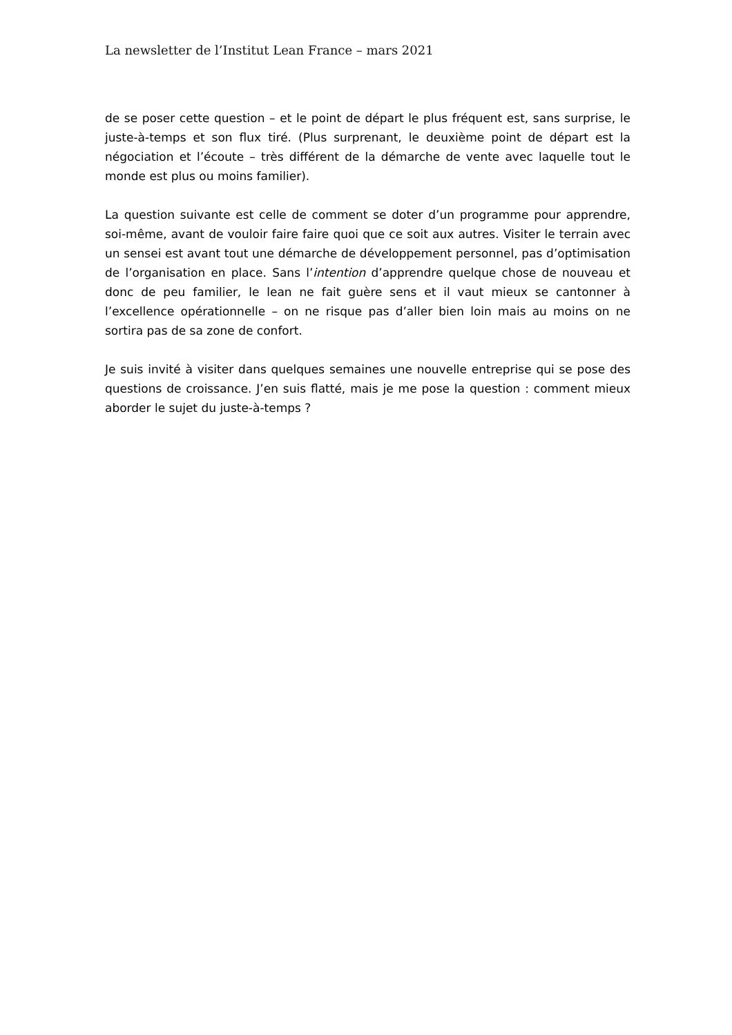La newsletter de l’Institut Lean France – mars 2021
de se poser cette question – et le point de départ le plus fréquent est, sans surprise, le juste-à-temps et son flux tiré. (Plus surprenant, le deuxième point de départ est la négociation et l’écoute – très différent de la démarche de vente avec laquelle tout le monde est plus ou moins familier).
La question suivante est celle de comment se doter d’un programme pour apprendre, soi-même, avant de vouloir faire faire quoi que ce soit aux autres. Visiter le terrain avec un sensei est avant tout une démarche de développement personnel, pas d’optimisation de l’organisation en place. Sans l’intention d’apprendre quelque chose de nouveau et donc de peu familier, le lean ne fait guère sens et il vaut mieux se cantonner à l’excellence opérationnelle – on ne risque pas d’aller bien loin mais au moins on ne sortira pas de sa zone de confort.
Je suis invité à visiter dans quelques semaines une nouvelle entreprise qui se pose des questions de croissance. J’en suis flatté, mais je me pose la question : comment mieux aborder le sujet du juste-à-temps ?